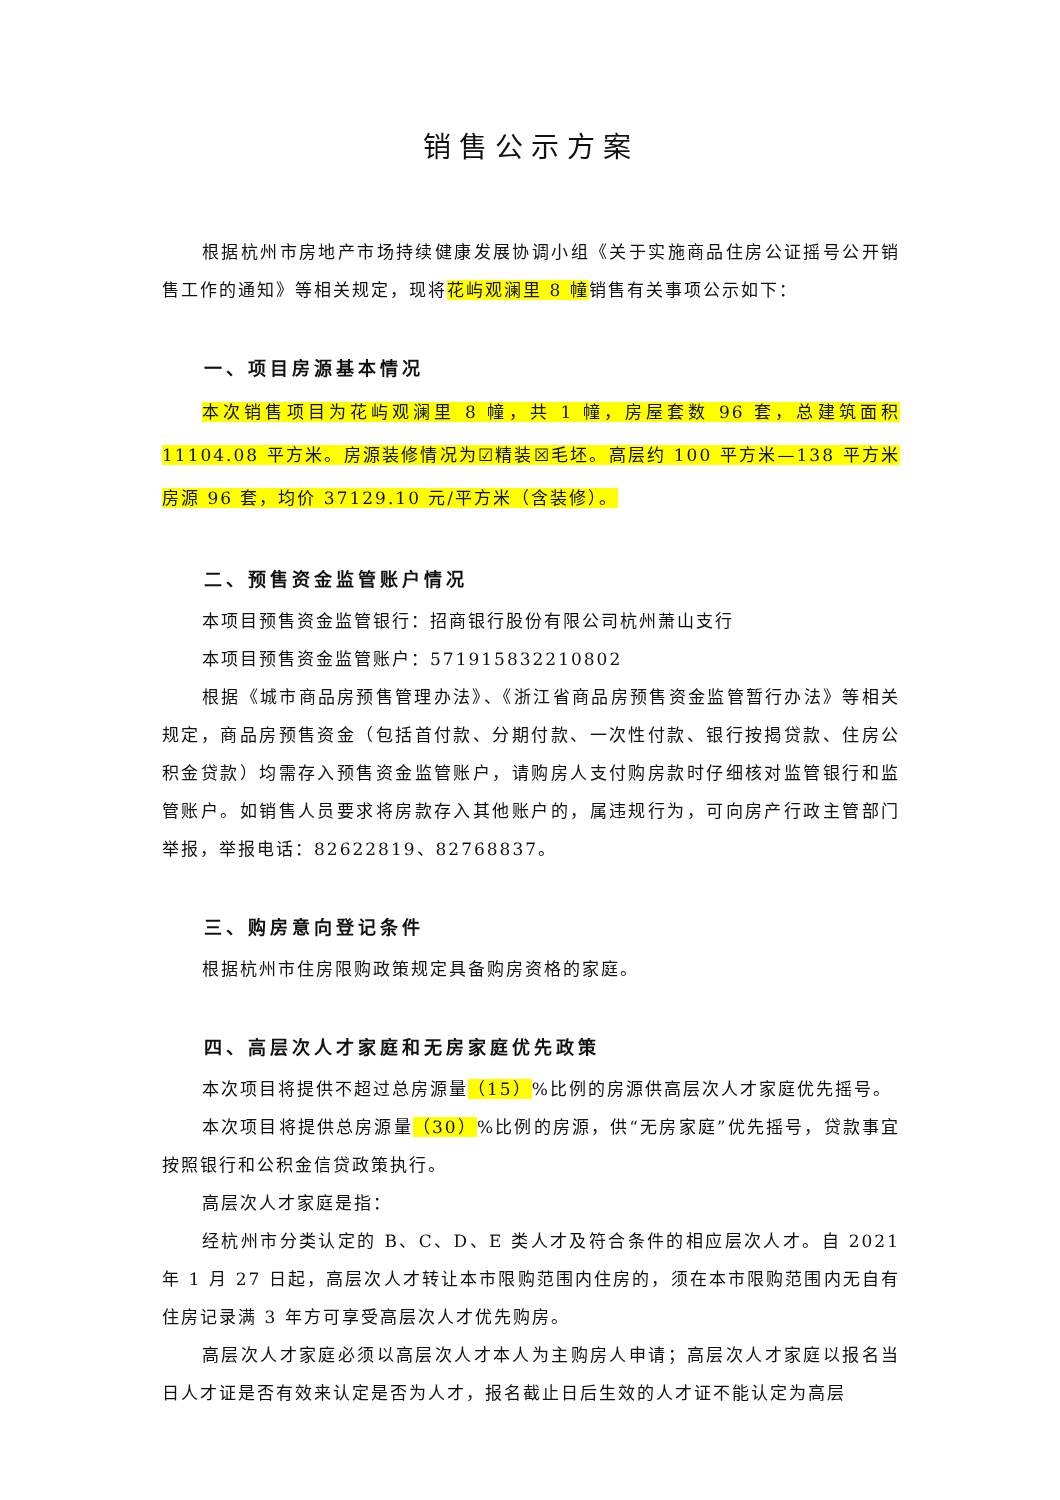销售公示方案
根据杭州市房地产市场持续健康发展协调小组《关于实施商品住房公证摇号公开销售工作的通知》等相关规定，现将花屿观澜里 8 幢销售有关事项公示如下：
一、项目房源基本情况
本次销售项目为花屿观澜里 8 幢，共 1 幢，房屋套数 96 套，总建筑面积 11104.08 平方米。房源装修情况为☑精装☒毛坯。高层约 100 平方米—138 平方米房源 96 套，均价 37129.10 元/平方米（含装修）。
二、预售资金监管账户情况
本项目预售资金监管银行：招商银行股份有限公司杭州萧山支行
本项目预售资金监管账户：571915832210802
根据《城市商品房预售管理办法》、《浙江省商品房预售资金监管暂行办法》等相关规定，商品房预售资金（包括首付款、分期付款、一次性付款、银行按揭贷款、住房公积金贷款）均需存入预售资金监管账户，请购房人支付购房款时仔细核对监管银行和监管账户。如销售人员要求将房款存入其他账户的，属违规行为，可向房产行政主管部门举报，举报电话：82622819、82768837。
三、购房意向登记条件
根据杭州市住房限购政策规定具备购房资格的家庭。
四、高层次人才家庭和无房家庭优先政策
本次项目将提供不超过总房源量（15）%比例的房源供高层次人才家庭优先摇号。
本次项目将提供总房源量（30）%比例的房源，供“无房家庭”优先摇号，贷款事宜按照银行和公积金信贷政策执行。
高层次人才家庭是指：
经杭州市分类认定的 B、C、D、E 类人才及符合条件的相应层次人才。自 2021 年 1 月 27 日起，高层次人才转让本市限购范围内住房的，须在本市限购范围内无自有住房记录满 3 年方可享受高层次人才优先购房。
高层次人才家庭必须以高层次人才本人为主购房人申请；高层次人才家庭以报名当日人才证是否有效来认定是否为人才，报名截止日后生效的人才证不能认定为高层